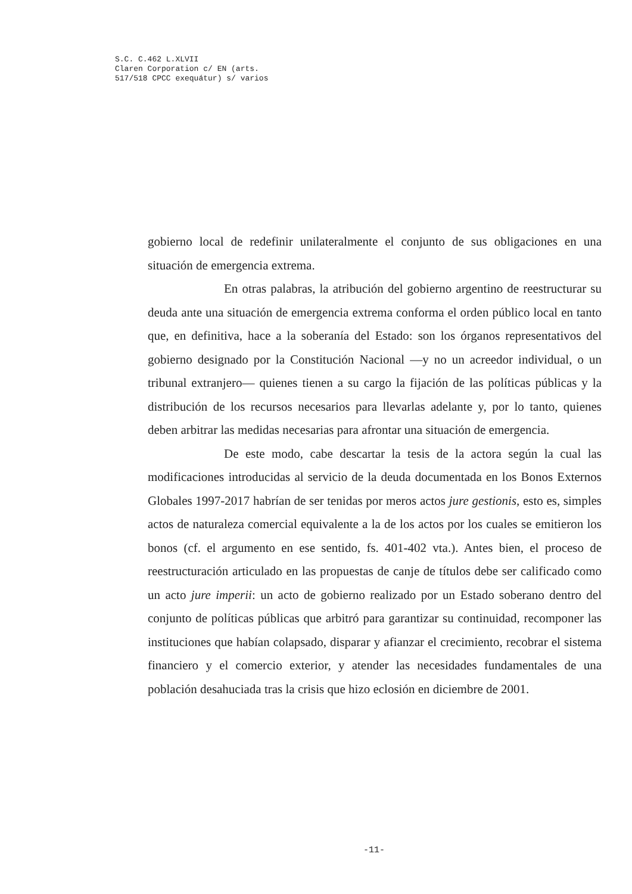S.C. C.462 L.XLVII
Claren Corporation c/ EN (arts.
517/518 CPCC exequátur) s/ varios
gobierno local de redefinir unilateralmente el conjunto de sus obligaciones en una situación de emergencia extrema.
En otras palabras, la atribución del gobierno argentino de reestructurar su deuda ante una situación de emergencia extrema conforma el orden público local en tanto que, en definitiva, hace a la soberanía del Estado: son los órganos representativos del gobierno designado por la Constitución Nacional —y no un acreedor individual, o un tribunal extranjero— quienes tienen a su cargo la fijación de las políticas públicas y la distribución de los recursos necesarios para llevarlas adelante y, por lo tanto, quienes deben arbitrar las medidas necesarias para afrontar una situación de emergencia.
De este modo, cabe descartar la tesis de la actora según la cual las modificaciones introducidas al servicio de la deuda documentada en los Bonos Externos Globales 1997-2017 habrían de ser tenidas por meros actos jure gestionis, esto es, simples actos de naturaleza comercial equivalente a la de los actos por los cuales se emitieron los bonos (cf. el argumento en ese sentido, fs. 401-402 vta.). Antes bien, el proceso de reestructuración articulado en las propuestas de canje de títulos debe ser calificado como un acto jure imperii: un acto de gobierno realizado por un Estado soberano dentro del conjunto de políticas públicas que arbitró para garantizar su continuidad, recomponer las instituciones que habían colapsado, disparar y afianzar el crecimiento, recobrar el sistema financiero y el comercio exterior, y atender las necesidades fundamentales de una población desahuciada tras la crisis que hizo eclosión en diciembre de 2001.
-11-